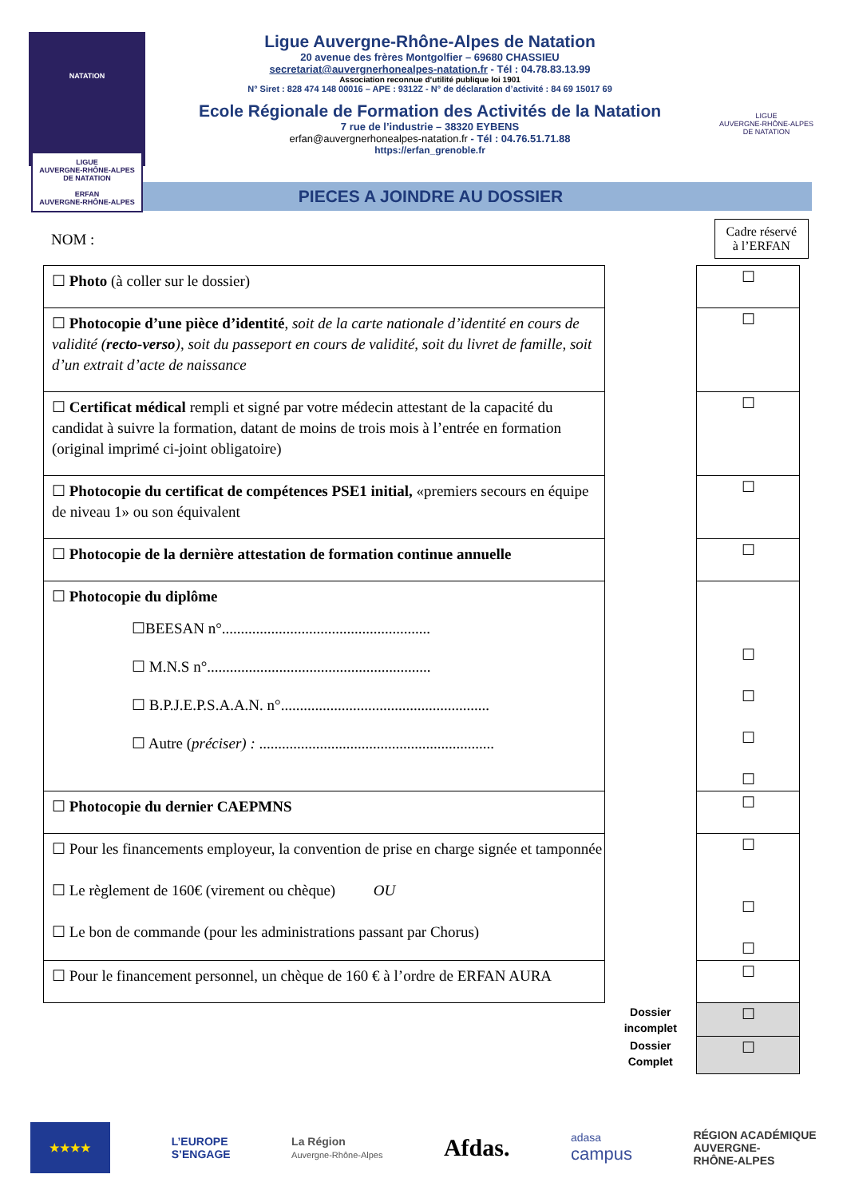NATATION
LIGUE
AUVERGNE-RHÔNE-ALPES
DE NATATION
ERFAN
AUVERGNE-RHÔNE-ALPES
Ligue Auvergne-Rhône-Alpes de Natation
20 avenue des frères Montgolfier – 69680 CHASSIEU
secretariat@auvergnerhonealpes-natation.fr - Tél : 04.78.83.13.99
Association reconnue d’utilité publique loi 1901
N° Siret : 828 474 148 00016 – APE : 9312Z - N° de déclaration d’activité : 84 69 15017 69
Ecole Régionale de Formation des Activités de la Natation
7 rue de l’industrie – 38320 EYBENS
erfan@auvergnerhonealpes-natation.fr - Tél : 04.76.51.71.88
https://erfan_grenoble.fr
LIGUE
AUVERGNE-RHÔNE-ALPES
DE NATATION
PIECES A JOINDRE AU DOSSIER
NOM :
Cadre réservé
à l’ERFAN
| ☐ Photo (à coller sur le dossier) | | ☐ |
| ☐ Photocopie d’une pièce d’identité , soit de la carte nationale d’identité en cours de validité ( recto-verso ), soit du passeport en cours de validité, soit du livret de famille, soit d’un extrait d’acte de naissance | | ☐ |
| ☐ Certificat médical rempli et signé par votre médecin attestant de la capacité du candidat à suivre la formation, datant de moins de trois mois à l’entrée en formation (original imprimé ci-joint obligatoire) | | ☐ |
| ☐ Photocopie du certificat de compétences PSE1 initial, «premiers secours en équipe de niveau 1» ou son équivalent | | ☐ |
| ☐ Photocopie de la dernière attestation de formation continue annuelle | | ☐ |
| ☐ Photocopie du diplôme ☐BEESAN n°....................................................... ☐ M.N.S n°........................................................... ☐ B.P.J.E.P.S.A.A.N. n°....................................................... ☐ Autre ( préciser) : .............................................................. | | ☐ ☐ ☐ ☐ |
| ☐ Photocopie du dernier CAEPMNS | | ☐ |
| ☐ Pour les financements employeur, la convention de prise en charge signée et tamponnée ☐ Le règlement de 160€ (virement ou chèque) OU ☐ Le bon de commande (pour les administrations passant par Chorus) | | ☐ ☐ ☐ |
| ☐ Pour le financement personnel, un chèque de 160 € à l’ordre de ERFAN AURA | | ☐ |
| | Dossier incomplet | ☐ |
| | Dossier Complet | ☐ |
★★★★
L’EUROPE
S’ENGAGE
La Région
Auvergne-Rhône-Alpes
Afdas.
adasa
campus
RÉGION ACADÉMIQUE
AUVERGNE-
RHÔNE-ALPES